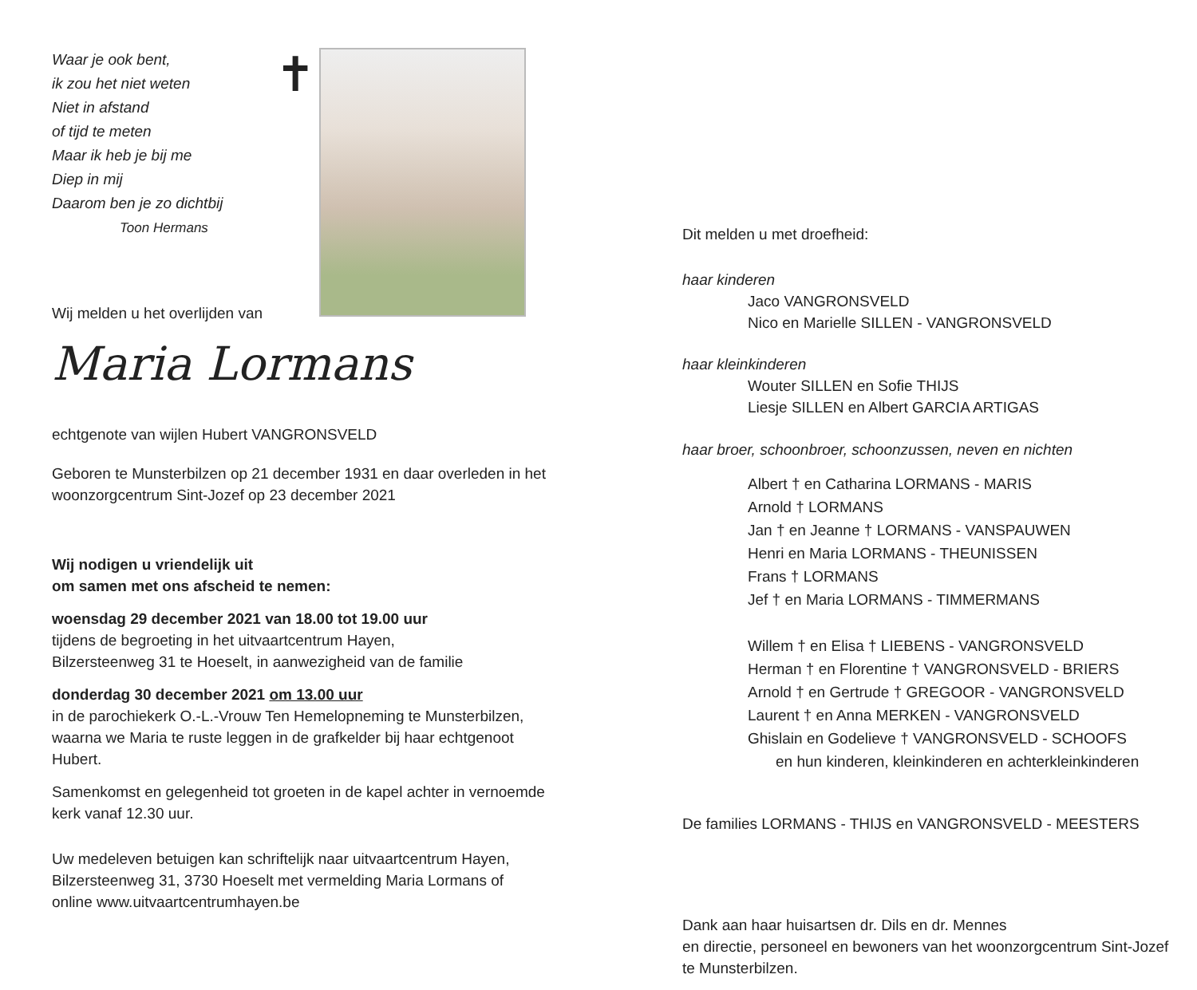Waar je ook bent,
ik zou het niet weten
Niet in afstand
of tijd te meten
Maar ik heb je bij me
Diep in mij
Daarom ben je zo dichtbij
Toon Hermans
✝
Wij melden u het overlijden van
Maria Lormans
echtgenote van wijlen Hubert VANGRONSVELD
Geboren te Munsterbilzen op 21 december 1931 en daar overleden in het woonzorgcentrum Sint-Jozef op 23 december 2021
Wij nodigen u vriendelijk uit
om samen met ons afscheid te nemen:
woensdag 29 december 2021 van 18.00 tot 19.00 uur
tijdens de begroeting in het uitvaartcentrum Hayen,
Bilzersteenweg 31 te Hoeselt, in aanwezigheid van de familie
donderdag 30 december 2021 om 13.00 uur
in de parochiekerk O.-L.-Vrouw Ten Hemelopneming te Munsterbilzen, waarna we Maria te ruste leggen in de grafkelder bij haar echtgenoot Hubert.
Samenkomst en gelegenheid tot groeten in de kapel achter in vernoemde kerk vanaf 12.30 uur.
Uw medeleven betuigen kan schriftelijk naar uitvaartcentrum Hayen, Bilzersteenweg 31, 3730 Hoeselt met vermelding Maria Lormans of online www.uitvaartcentrumhayen.be
Dit melden u met droefheid:
haar kinderen
Jaco VANGRONSVELD
Nico en Marielle SILLEN - VANGRONSVELD
haar kleinkinderen
Wouter SILLEN en Sofie THIJS
Liesje SILLEN en Albert GARCIA ARTIGAS
haar broer, schoonbroer, schoonzussen, neven en nichten
Albert † en Catharina LORMANS - MARIS
Arnold † LORMANS
Jan † en Jeanne † LORMANS - VANSPAUWEN
Henri en Maria LORMANS - THEUNISSEN
Frans † LORMANS
Jef † en Maria LORMANS - TIMMERMANS
Willem † en Elisa † LIEBENS - VANGRONSVELD
Herman † en Florentine † VANGRONSVELD - BRIERS
Arnold † en Gertrude † GREGOOR - VANGRONSVELD
Laurent † en Anna MERKEN - VANGRONSVELD
Ghislain en Godelieve † VANGRONSVELD - SCHOOFS
en hun kinderen, kleinkinderen en achterkleinkinderen
De families LORMANS - THIJS en VANGRONSVELD - MEESTERS
Dank aan haar huisartsen dr. Dils en dr. Mennes
en directie, personeel en bewoners van het woonzorgcentrum Sint-Jozef te Munsterbilzen.